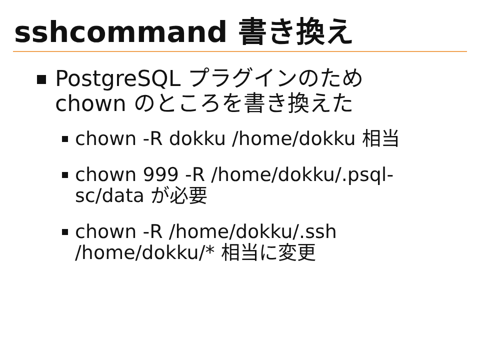sshcommand 書き換え
PostgreSQL プラグインのため chown のところを書き換えた
chown -R dokku /home/dokku 相当
chown 999 -R /home/dokku/.psql-sc/data が必要
chown -R /home/dokku/.ssh /home/dokku/* 相当に変更